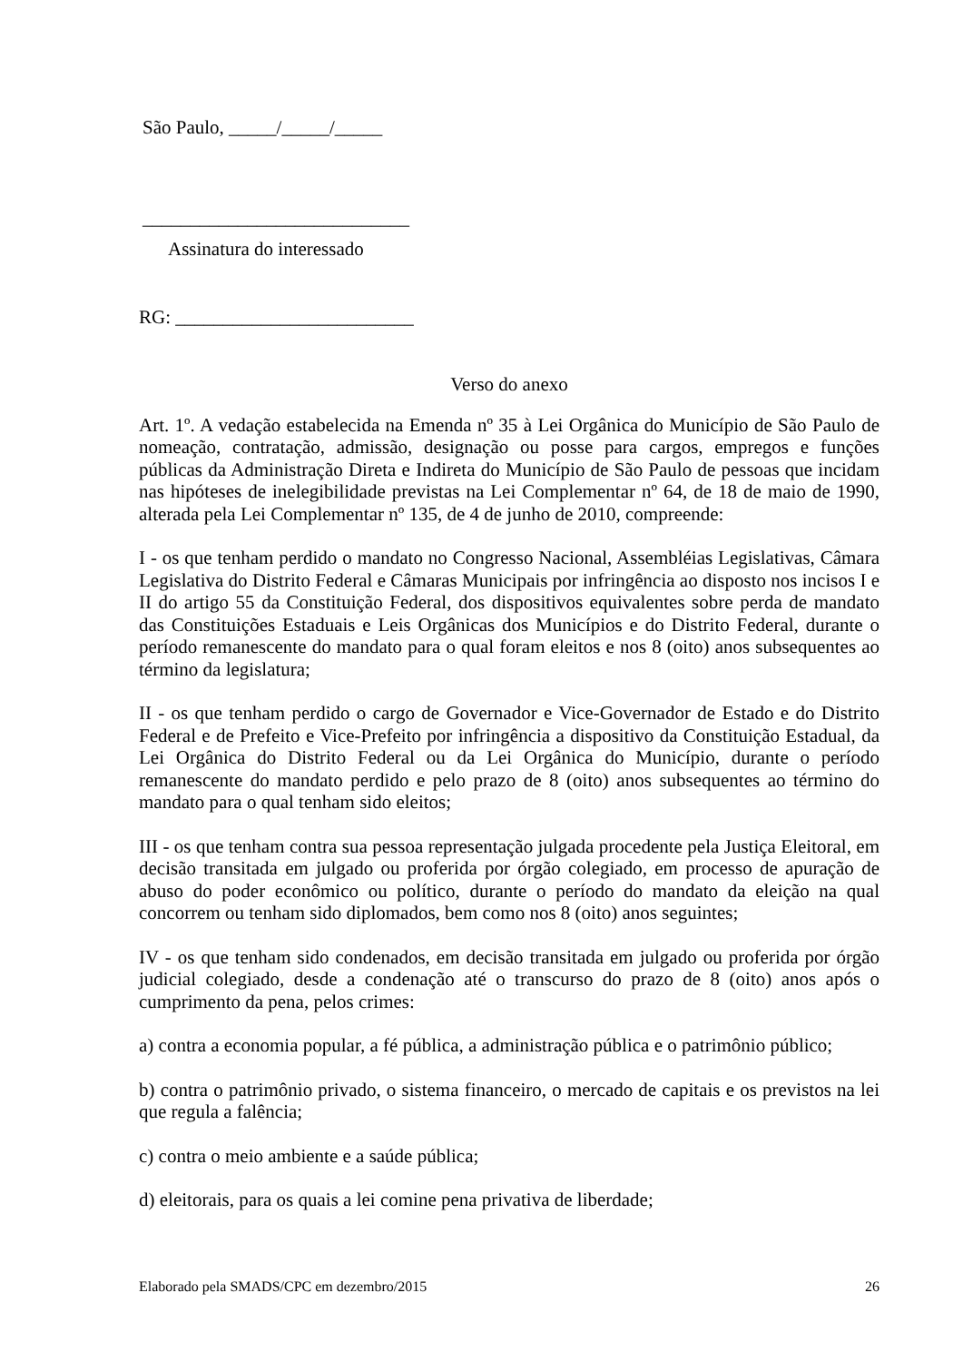São Paulo, _____/_____/_____
____________________________
Assinatura do interessado
RG: _________________________
Verso do anexo
Art. 1º. A vedação estabelecida na Emenda nº 35 à Lei Orgânica do Município de São Paulo de nomeação, contratação, admissão, designação ou posse para cargos, empregos e funções públicas da Administração Direta e Indireta do Município de São Paulo de pessoas que incidam nas hipóteses de inelegibilidade previstas na Lei Complementar nº 64, de 18 de maio de 1990, alterada pela Lei Complementar nº 135, de 4 de junho de 2010, compreende:
I - os que tenham perdido o mandato no Congresso Nacional, Assembléias Legislativas, Câmara Legislativa do Distrito Federal e Câmaras Municipais por infringência ao disposto nos incisos I e II do artigo 55 da Constituição Federal, dos dispositivos equivalentes sobre perda de mandato das Constituições Estaduais e Leis Orgânicas dos Municípios e do Distrito Federal, durante o período remanescente do mandato para o qual foram eleitos e nos 8 (oito) anos subsequentes ao término da legislatura;
II - os que tenham perdido o cargo de Governador e Vice-Governador de Estado e do Distrito Federal e de Prefeito e Vice-Prefeito por infringência a dispositivo da Constituição Estadual, da Lei Orgânica do Distrito Federal ou da Lei Orgânica do Município, durante o período remanescente do mandato perdido e pelo prazo de 8 (oito) anos subsequentes ao término do mandato para o qual tenham sido eleitos;
III - os que tenham contra sua pessoa representação julgada procedente pela Justiça Eleitoral, em decisão transitada em julgado ou proferida por órgão colegiado, em processo de apuração de abuso do poder econômico ou político, durante o período do mandato da eleição na qual concorrem ou tenham sido diplomados, bem como nos 8 (oito) anos seguintes;
IV - os que tenham sido condenados, em decisão transitada em julgado ou proferida por órgão judicial colegiado, desde a condenação até o transcurso do prazo de 8 (oito) anos após o cumprimento da pena, pelos crimes:
a) contra a economia popular, a fé pública, a administração pública e o patrimônio público;
b) contra o patrimônio privado, o sistema financeiro, o mercado de capitais e os previstos na lei que regula a falência;
c) contra o meio ambiente e a saúde pública;
d) eleitorais, para os quais a lei comine pena privativa de liberdade;
Elaborado pela SMADS/CPC em dezembro/2015 26